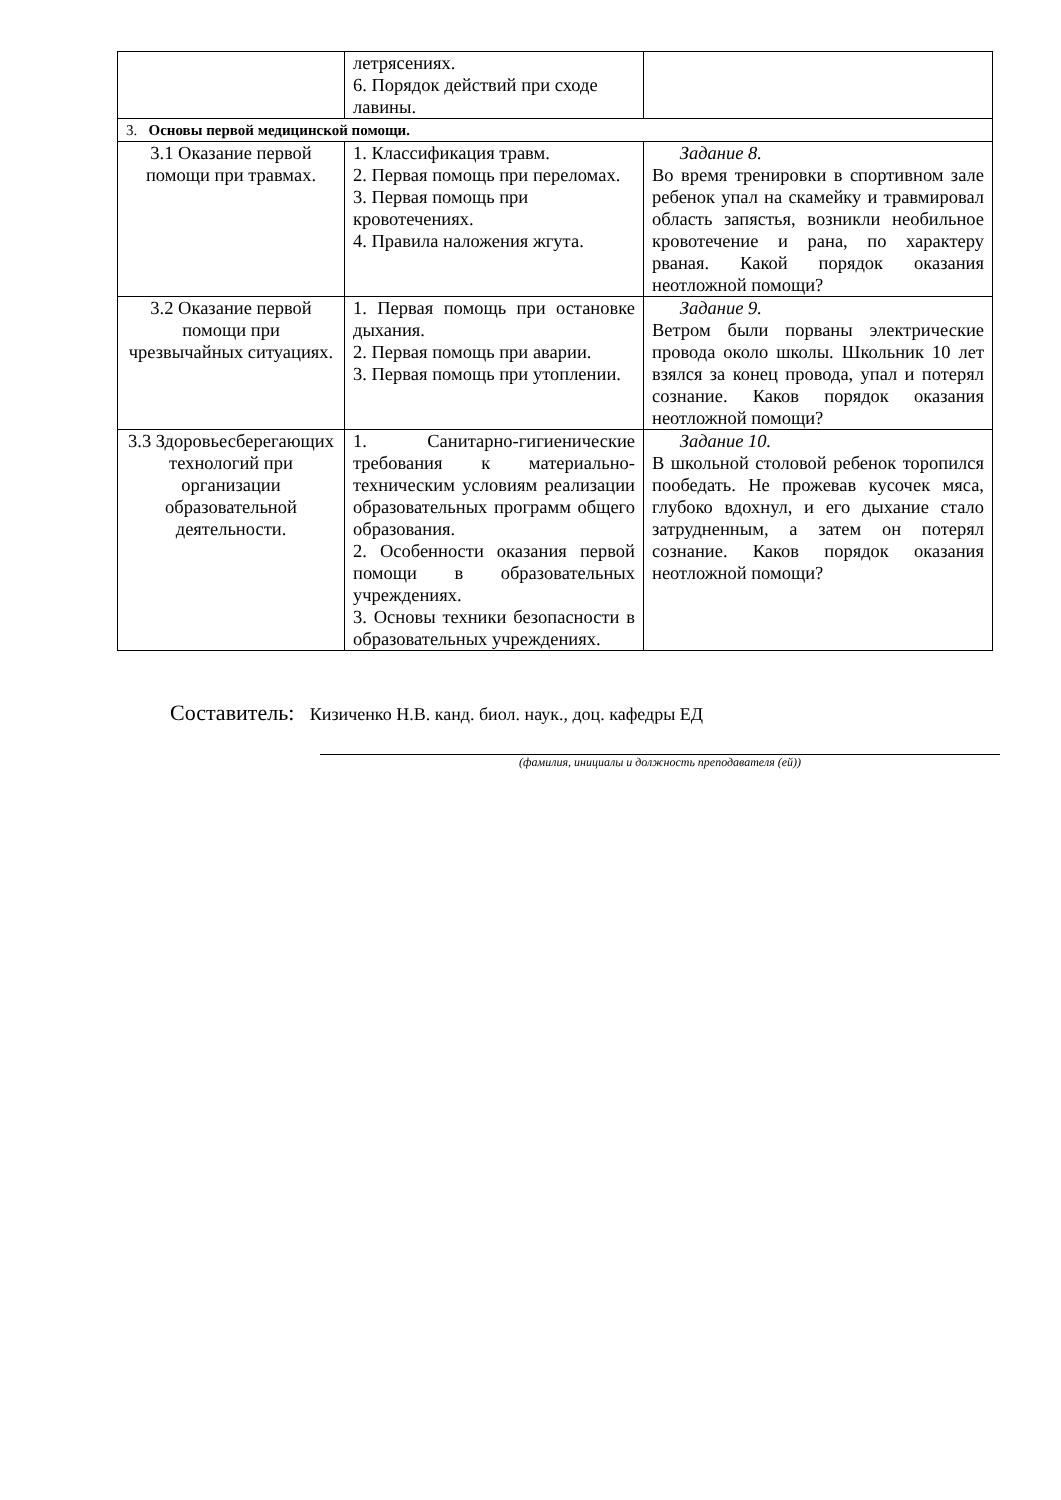| | летрясениях. 6. Порядок действий при сходе лавины. | |
| 3. Основы первой медицинской помощи. | | |
| 3.1 Оказание первой помощи при травмах. | 1. Классификация травм. 2. Первая помощь при переломах. 3. Первая помощь при кровотечениях. 4. Правила наложения жгута. | Задание 8. Во время тренировки в спортивном зале ребенок упал на скамейку и травмировал область запястья, возникли необильное кровотечение и рана, по характеру рваная. Какой порядок оказания неотложной помощи? |
| 3.2 Оказание первой помощи при чрезвычайных ситуациях. | 1. Первая помощь при остановке дыхания. 2. Первая помощь при аварии. 3. Первая помощь при утоплении. | Задание 9. Ветром были порваны электрические провода около школы. Школьник 10 лет взялся за конец провода, упал и потерял сознание. Каков порядок оказания неотложной помощи? |
| 3.3 Здоровьесберегающих технологий при организации образовательной деятельности. | 1. Санитарно-гигиенические требования к материально-техническим условиям реализации образовательных программ общего образования. 2. Особенности оказания первой помощи в образовательных учреждениях. 3. Основы техники безопасности в образовательных учреждениях. | Задание 10. В школьной столовой ребенок торопился пообедать. Не прожевав кусочек мяса, глубоко вдохнул, и его дыхание стало затрудненным, а затем он потерял сознание. Каков порядок оказания неотложной помощи? |
Составитель: Кизиченко Н.В. канд. биол. наук., доц. кафедры ЕД
(фамилия, инициалы и должность преподавателя (ей))